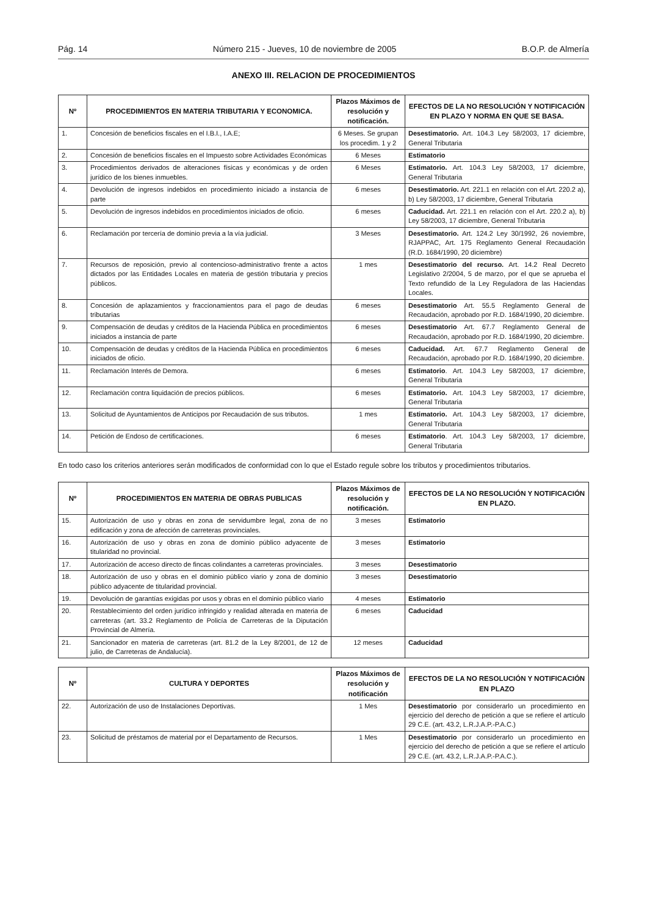Pág. 14 Número 215 - Jueves, 10 de noviembre de 2005 B.O.P. de Almería
ANEXO III. RELACION DE PROCEDIMIENTOS
| Nº | PROCEDIMIENTOS EN MATERIA TRIBUTARIA Y ECONOMICA. | Plazos Máximos de resolución y notificación. | EFECTOS DE LA NO RESOLUCIÓN Y NOTIFICACIÓN EN PLAZO Y NORMA EN QUE SE BASA. |
| --- | --- | --- | --- |
| 1. | Concesión de beneficios fiscales en el I.B.I., I.A.E; | 6 Meses. Se grupan los procedim. 1 y 2 | Desestimatorio. Art. 104.3 Ley 58/2003, 17 diciembre, General Tributaria |
| 2. | Concesión de beneficios fiscales en el Impuesto sobre Actividades Económicas | 6 Meses | Estimatorio |
| 3. | Procedimientos derivados de alteraciones físicas y económicas y de orden jurídico de los bienes inmuebles. | 6 Meses | Estimatorio. Art. 104.3 Ley 58/2003, 17 diciembre, General Tributaria |
| 4. | Devolución de ingresos indebidos en procedimiento iniciado a instancia de parte | 6 meses | Desestimatorio. Art. 221.1 en relación con el Art. 220.2 a), b) Ley 58/2003, 17 diciembre, General Tributaria |
| 5. | Devolución de ingresos indebidos en procedimientos iniciados de oficio. | 6 meses | Caducidad. Art. 221.1 en relación con el Art. 220.2 a), b) Ley 58/2003, 17 diciembre, General Tributaria |
| 6. | Reclamación por tercería de dominio previa a la vía judicial. | 3 Meses | Desestimatorio. Art. 124.2 Ley 30/1992, 26 noviembre, RJAPPAC, Art. 175 Reglamento General Recaudación (R.D. 1684/1990, 20 diciembre) |
| 7. | Recursos de reposición, previo al contencioso-administrativo frente a actos dictados por las Entidades Locales en materia de gestión tributaria y precios públicos. | 1 mes | Desestimatorio del recurso. Art. 14.2 Real Decreto Legislativo 2/2004, 5 de marzo, por el que se aprueba el Texto refundido de la Ley Reguladora de las Haciendas Locales. |
| 8. | Concesión de aplazamientos y fraccionamientos para el pago de deudas tributarias | 6 meses | Desestimatorio Art. 55.5 Reglamento General de Recaudación, aprobado por R.D. 1684/1990, 20 diciembre. |
| 9. | Compensación de deudas y créditos de la Hacienda Pública en procedimientos iniciados a instancia de parte | 6 meses | Desestimatorio Art. 67.7 Reglamento General de Recaudación, aprobado por R.D. 1684/1990, 20 diciembre. |
| 10. | Compensación de deudas y créditos de la Hacienda Pública en procedimientos iniciados de oficio. | 6 meses | Caducidad. Art. 67.7 Reglamento General de Recaudación, aprobado por R.D. 1684/1990, 20 diciembre. |
| 11. | Reclamación Interés de Demora. | 6 meses | Estimatorio . Art. 104.3 Ley 58/2003, 17 diciembre, General Tributaria |
| 12. | Reclamación contra liquidación de precios públicos. | 6 meses | Estimatorio. Art. 104.3 Ley 58/2003, 17 diciembre, General Tributaria |
| 13. | Solicitud de Ayuntamientos de Anticipos por Recaudación de sus tributos. | 1 mes | Estimatorio. Art. 104.3 Ley 58/2003, 17 diciembre, General Tributaria |
| 14. | Petición de Endoso de certificaciones. | 6 meses | Estimatorio . Art. 104.3 Ley 58/2003, 17 diciembre, General Tributaria |
En todo caso los criterios anteriores serán modificados de conformidad con lo que el Estado regule sobre los tributos y procedimientos tributarios.
| Nº | PROCEDIMIENTOS EN MATERIA DE OBRAS PUBLICAS | Plazos Máximos de resolución y notificación. | EFECTOS DE LA NO RESOLUCIÓN Y NOTIFICACIÓN EN PLAZO. |
| --- | --- | --- | --- |
| 15. | Autorización de uso y obras en zona de servidumbre legal, zona de no edificación y zona de afección de carreteras provinciales. | 3 meses | Estimatorio |
| 16. | Autorización de uso y obras en zona de dominio público adyacente de titularidad no provincial. | 3 meses | Estimatorio |
| 17. | Autorización de acceso directo de fincas colindantes a carreteras provinciales. | 3 meses | Desestimatorio |
| 18. | Autorización de uso y obras en el dominio público viario y zona de dominio público adyacente de titularidad provincial. | 3 meses | Desestimatorio |
| 19. | Devolución de garantías exigidas por usos y obras en el dominio público viario | 4 meses | Estimatorio |
| 20. | Restablecimiento del orden jurídico infringido y realidad alterada en materia de carreteras (art. 33.2 Reglamento de Policía de Carreteras de la Diputación Provincial de Almería. | 6 meses | Caducidad |
| 21. | Sancionador en materia de carreteras (art. 81.2 de la Ley 8/2001, de 12 de julio, de Carreteras de Andalucía). | 12 meses | Caducidad |
| Nº | CULTURA Y DEPORTES | Plazos Máximos de resolución y notificación | EFECTOS DE LA NO RESOLUCIÓN Y NOTIFICACIÓN EN PLAZO |
| --- | --- | --- | --- |
| 22. | Autorización de uso de Instalaciones Deportivas. | 1 Mes | Desestimatorio por considerarlo un procedimiento en ejercicio del derecho de petición a que se refiere el artículo 29 C.E. (art. 43.2, L.R.J.A.P.-P.A.C.) |
| 23. | Solicitud de préstamos de material por el Departamento de Recursos. | 1 Mes | Desestimatorio por considerarlo un procedimiento en ejercicio del derecho de petición a que se refiere el artículo 29 C.E. (art. 43.2, L.R.J.A.P.-P.A.C.). |